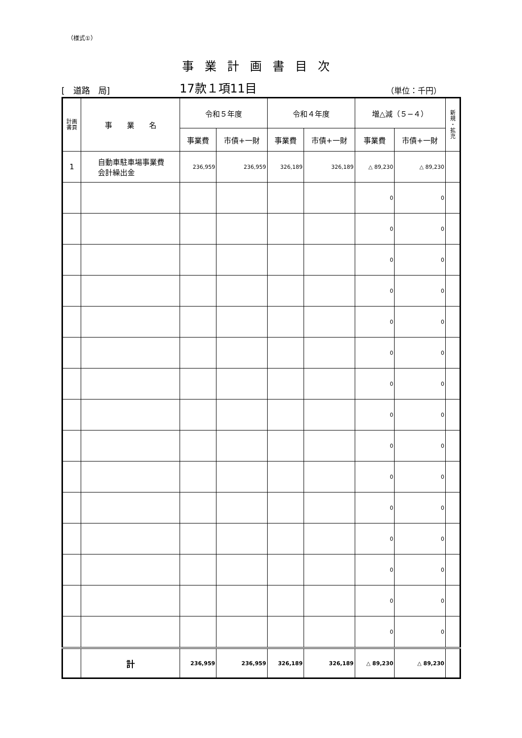（様式①）
事業計画書目次
[　道路　局]
17款１項11目
（単位：千円）
| 計画 書頁 | 事 業 名 | 令和５年度 | | 令和４年度 | | 増△減（５−４） | | 新 規 ・ 拡 充 |
| --- | --- | --- | --- | --- | --- | --- | --- | --- |
| | | 事業費 | 市債+一財 | 事業費 | 市債+一財 | 事業費 | 市債+一財 | |
| 1 | 自動車駐車場事業費 会計繰出金 | 236,959 | 236,959 | 326,189 | 326,189 | △ 89,230 | △ 89,230 | |
| | | | | | | 0 | 0 | |
| | | | | | | 0 | 0 | |
| | | | | | | 0 | 0 | |
| | | | | | | 0 | 0 | |
| | | | | | | 0 | 0 | |
| | | | | | | 0 | 0 | |
| | | | | | | 0 | 0 | |
| | | | | | | 0 | 0 | |
| | | | | | | 0 | 0 | |
| | | | | | | 0 | 0 | |
| | | | | | | 0 | 0 | |
| | | | | | | 0 | 0 | |
| | | | | | | 0 | 0 | |
| | | | | | | 0 | 0 | |
| | | | | | | 0 | 0 | |
| | 計 | 236,959 | 236,959 | 326,189 | 326,189 | △ 89,230 | △ 89,230 | |